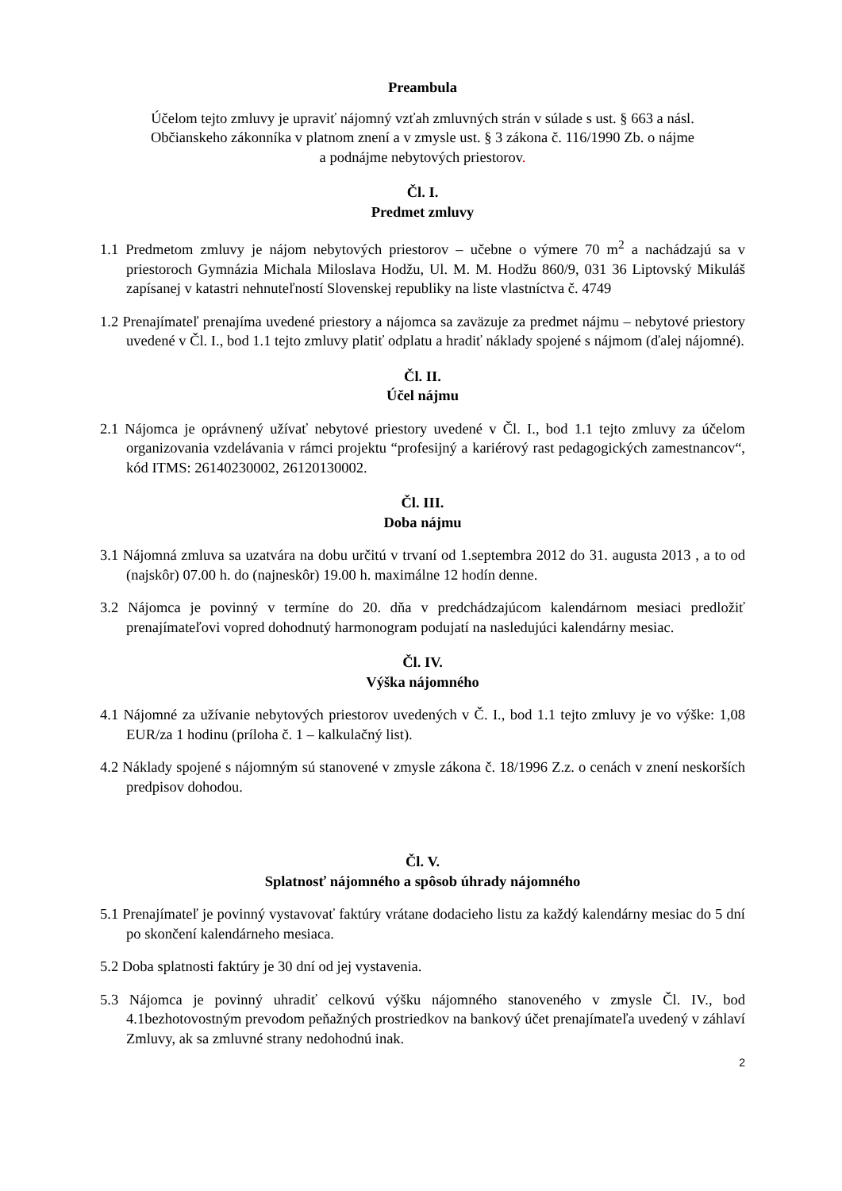Preambula
Účelom tejto zmluvy je upraviť nájomný vzťah zmluvných strán v súlade s ust. § 663 a násl.
Občianskeho zákonníka v platnom znení a v zmysle ust. § 3 zákona č. 116/1990 Zb. o nájme
a podnájme nebytových priestorov.
Čl. I.
Predmet zmluvy
1.1 Predmetom zmluvy je nájom nebytových priestorov – učebne o výmere 70 m<sup>2</sup> a nachádzajú sa v priestoroch Gymnázia Michala Miloslava Hodžu, Ul. M. M. Hodžu 860/9, 031 36 Liptovský Mikuláš zapísanej v katastri nehnuteľností Slovenskej republiky na liste vlastníctva č. 4749
1.2 Prenajímateľ prenajíma uvedené priestory a nájomca sa zaväzuje za predmet nájmu – nebytové priestory uvedené v Čl. I., bod 1.1 tejto zmluvy platiť odplatu a hradiť náklady spojené s nájmom (ďalej nájomné).
Čl. II.
Účel nájmu
2.1 Nájomca je oprávnený užívať nebytové priestory uvedené v Čl. I., bod 1.1 tejto zmluvy za účelom organizovania vzdelávania v rámci projektu “profesijný a kariérový rast pedagogických zamestnancov“, kód ITMS: 26140230002, 26120130002.
Čl. III.
Doba nájmu
3.1 Nájomná zmluva sa uzatvára na dobu určitú v trvaní od 1.septembra 2012 do 31. augusta 2013 , a to od (najskôr) 07.00 h. do (najneskôr) 19.00 h. maximálne 12 hodín denne.
3.2 Nájomca je povinný v termíne do 20. dňa v predchádzajúcom kalendárnom mesiaci predložiť prenajímateľovi vopred dohodnutý harmonogram podujatí na nasledujúci kalendárny mesiac.
Čl. IV.
Výška nájomného
4.1 Nájomné za užívanie nebytových priestorov uvedených v Č. I., bod 1.1 tejto zmluvy je vo výške: 1,08 EUR/za 1 hodinu (príloha č. 1 – kalkulačný list).
4.2 Náklady spojené s nájomným sú stanovené v zmysle zákona č. 18/1996 Z.z. o cenách v znení neskorších predpisov dohodou.
Čl. V.
Splatnosť nájomného a spôsob úhrady nájomného
5.1 Prenajímateľ je povinný vystavovať faktúry vrátane dodacieho listu za každý kalendárny mesiac do 5 dní po skončení kalendárneho mesiaca.
5.2 Doba splatnosti faktúry je 30 dní od jej vystavenia.
5.3 Nájomca je povinný uhradiť celkovú výšku nájomného stanoveného v zmysle Čl. IV., bod 4.1bezhotovostným prevodom peňažných prostriedkov na bankový účet prenajímateľa uvedený v záhlaví Zmluvy, ak sa zmluvné strany nedohodnú inak.
2